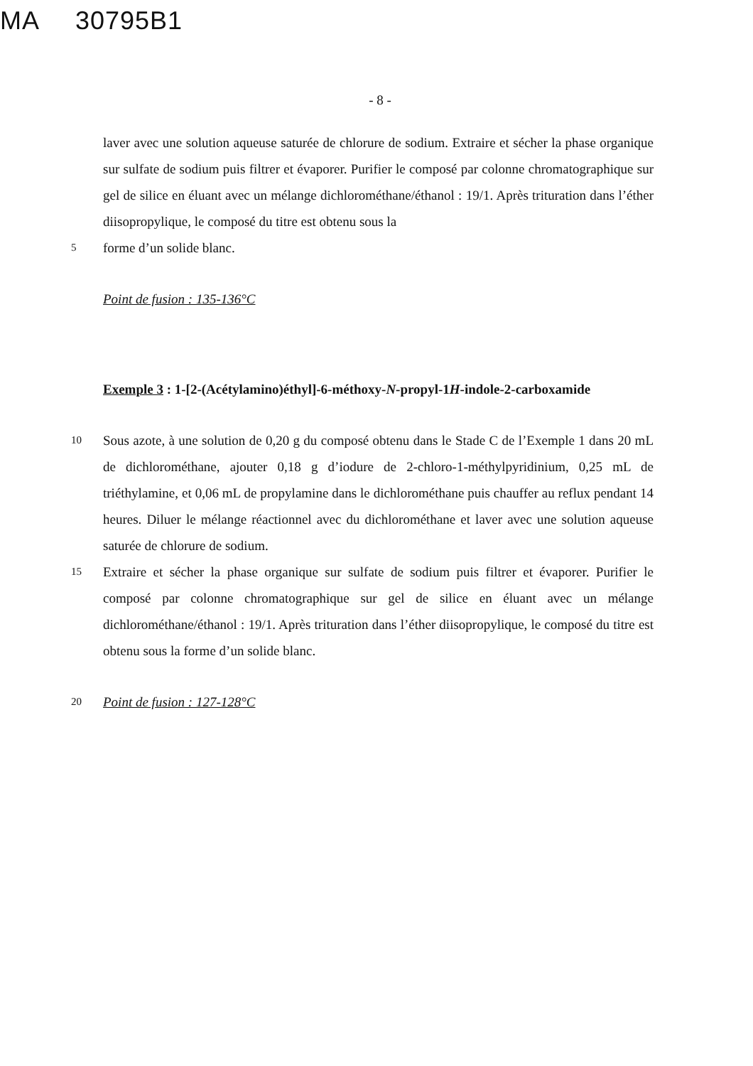MA 30795B1
- 8 -
laver avec une solution aqueuse saturée de chlorure de sodium. Extraire et sécher la phase organique sur sulfate de sodium puis filtrer et évaporer. Purifier le composé par colonne chromatographique sur gel de silice en éluant avec un mélange dichlorométhane/éthanol : 19/1. Après trituration dans l’éther diisopropylique, le composé du titre est obtenu sous la
5
forme d’un solide blanc.
Point de fusion : 135-136°C
Exemple 3 : 1-[2-(Acétylamino)éthyl]-6-méthoxy-N-propyl-1H-indole-2-carboxamide
10
Sous azote, à une solution de 0,20 g du composé obtenu dans le Stade C de l’Exemple 1 dans 20 mL de dichlorométhane, ajouter 0,18 g d’iodure de 2-chloro-1-méthylpyridinium, 0,25 mL de triéthylamine, et 0,06 mL de propylamine dans le dichlorométhane puis chauffer au reflux pendant 14 heures. Diluer le mélange réactionnel avec du dichlorométhane et laver avec une solution aqueuse saturée de chlorure de sodium.
15
Extraire et sécher la phase organique sur sulfate de sodium puis filtrer et évaporer. Purifier le composé par colonne chromatographique sur gel de silice en éluant avec un mélange dichlorométhane/éthanol : 19/1. Après trituration dans l’éther diisopropylique, le composé du titre est obtenu sous la forme d’un solide blanc.
20
Point de fusion : 127-128°C